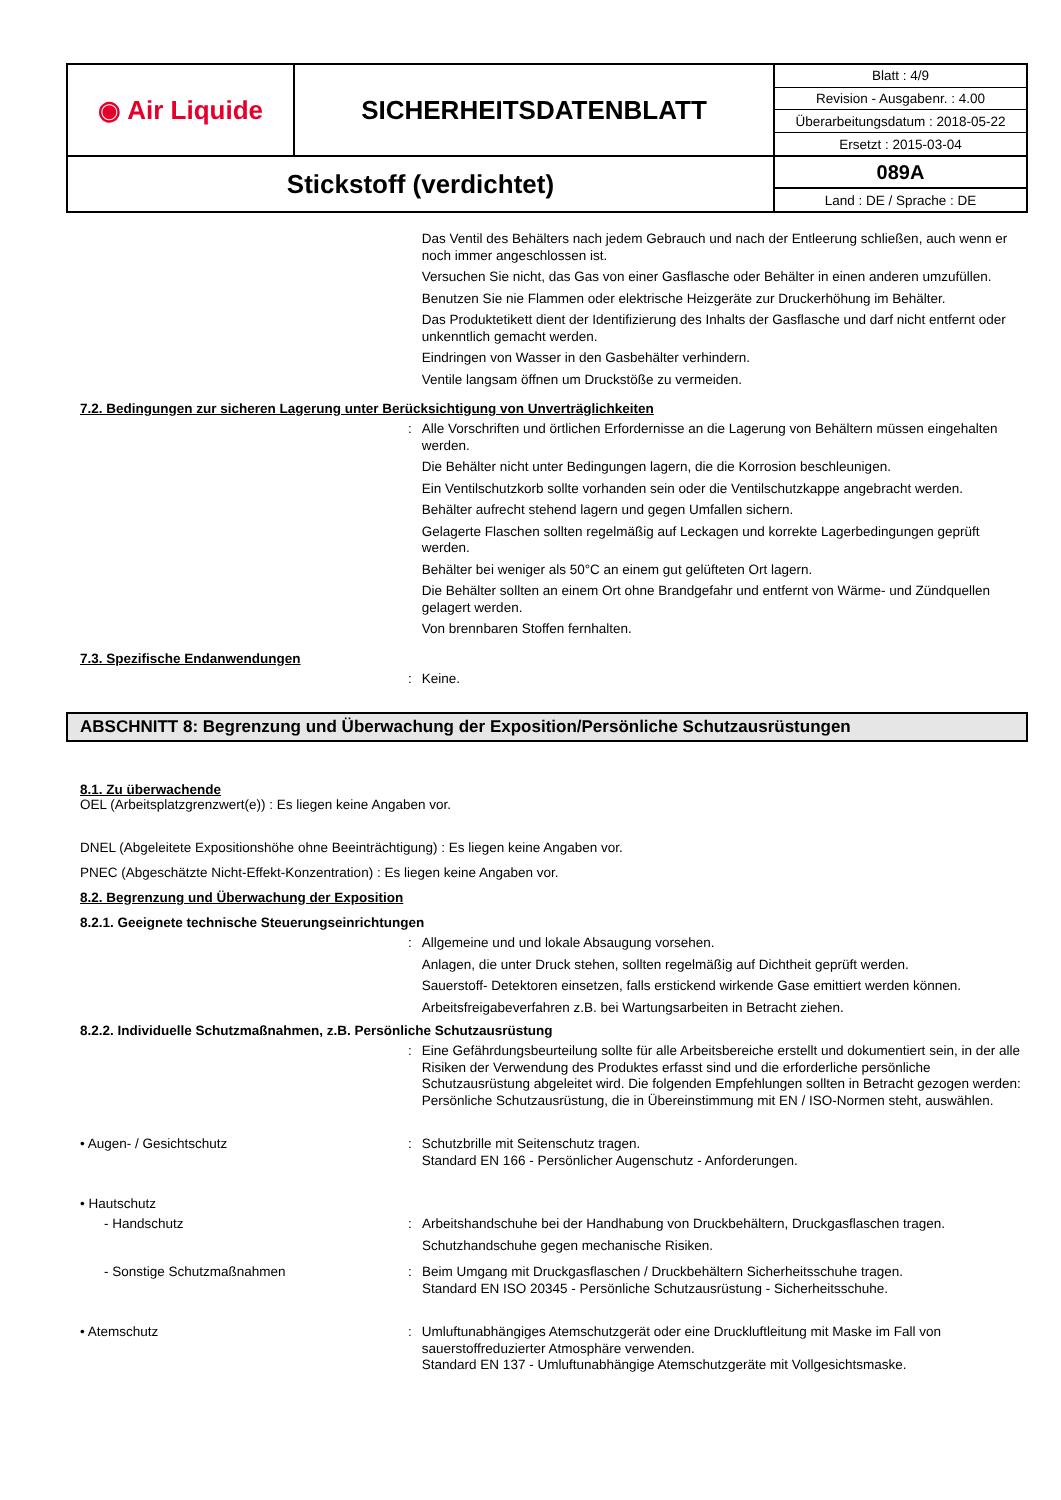| ◉ Air Liquide | SICHERHEITSDATENBLATT | Blatt : 4/9 |
| | | Revision - Ausgabenr. : 4.00 |
| | | Überarbeitungsdatum : 2018-05-22 |
| | | Ersetzt : 2015-03-04 |
| Stickstoff (verdichtet) | | 089A |
| | | Land : DE / Sprache : DE |
Das Ventil des Behälters nach jedem Gebrauch und nach der Entleerung schließen, auch wenn er noch immer angeschlossen ist.
Versuchen Sie nicht, das Gas von einer Gasflasche oder Behälter in einen anderen umzufüllen.
Benutzen Sie nie Flammen oder elektrische Heizgeräte zur Druckerhöhung im Behälter.
Das Produktetikett dient der Identifizierung des Inhalts der Gasflasche und darf nicht entfernt oder unkenntlich gemacht werden.
Eindringen von Wasser in den Gasbehälter verhindern.
Ventile langsam öffnen um Druckstöße zu vermeiden.
7.2. Bedingungen zur sicheren Lagerung unter Berücksichtigung von Unverträglichkeiten
:
Alle Vorschriften und örtlichen Erfordernisse an die Lagerung von Behältern müssen eingehalten werden.
Die Behälter nicht unter Bedingungen lagern, die die Korrosion beschleunigen.
Ein Ventilschutzkorb sollte vorhanden sein oder die Ventilschutzkappe angebracht werden.
Behälter aufrecht stehend lagern und gegen Umfallen sichern.
Gelagerte Flaschen sollten regelmäßig auf Leckagen und korrekte Lagerbedingungen geprüft werden.
Behälter bei weniger als 50°C an einem gut gelüfteten Ort lagern.
Die Behälter sollten an einem Ort ohne Brandgefahr und entfernt von Wärme- und Zündquellen gelagert werden.
Von brennbaren Stoffen fernhalten.
7.3. Spezifische Endanwendungen
:
Keine.
ABSCHNITT 8: Begrenzung und Überwachung der Exposition/Persönliche Schutzausrüstungen
8.1. Zu überwachende
OEL (Arbeitsplatzgrenzwert(e)) : Es liegen keine Angaben vor.
DNEL (Abgeleitete Expositionshöhe ohne Beeinträchtigung) : Es liegen keine Angaben vor.
PNEC (Abgeschätzte Nicht-Effekt-Konzentration) : Es liegen keine Angaben vor.
8.2. Begrenzung und Überwachung der Exposition
8.2.1. Geeignete technische Steuerungseinrichtungen
:
Allgemeine und und lokale Absaugung vorsehen.
Anlagen, die unter Druck stehen, sollten regelmäßig auf Dichtheit geprüft werden.
Sauerstoff- Detektoren einsetzen, falls erstickend wirkende Gase emittiert werden können.
Arbeitsfreigabeverfahren z.B. bei Wartungsarbeiten in Betracht ziehen.
8.2.2. Individuelle Schutzmaßnahmen, z.B. Persönliche Schutzausrüstung
:
Eine Gefährdungsbeurteilung sollte für alle Arbeitsbereiche erstellt und dokumentiert sein, in der alle Risiken der Verwendung des Produktes erfasst sind und die erforderliche persönliche Schutzausrüstung abgeleitet wird. Die folgenden Empfehlungen sollten in Betracht gezogen werden:
Persönliche Schutzausrüstung, die in Übereinstimmung mit EN / ISO-Normen steht, auswählen.
• Augen- / Gesichtschutz :
Schutzbrille mit Seitenschutz tragen.
Standard EN 166 - Persönlicher Augenschutz - Anforderungen.
• Hautschutz
- Handschutz :
Arbeitshandschuhe bei der Handhabung von Druckbehältern, Druckgasflaschen tragen.
Schutzhandschuhe gegen mechanische Risiken.
- Sonstige Schutzmaßnahmen :
Beim Umgang mit Druckgasflaschen / Druckbehältern Sicherheitsschuhe tragen.
Standard EN ISO 20345 - Persönliche Schutzausrüstung - Sicherheitsschuhe.
• Atemschutz :
Umluftunabhängiges Atemschutzgerät oder eine Druckluftleitung mit Maske im Fall von sauerstoffreduzierter Atmosphäre verwenden.
Standard EN 137 - Umluftunabhängige Atemschutzgeräte mit Vollgesichtsmaske.